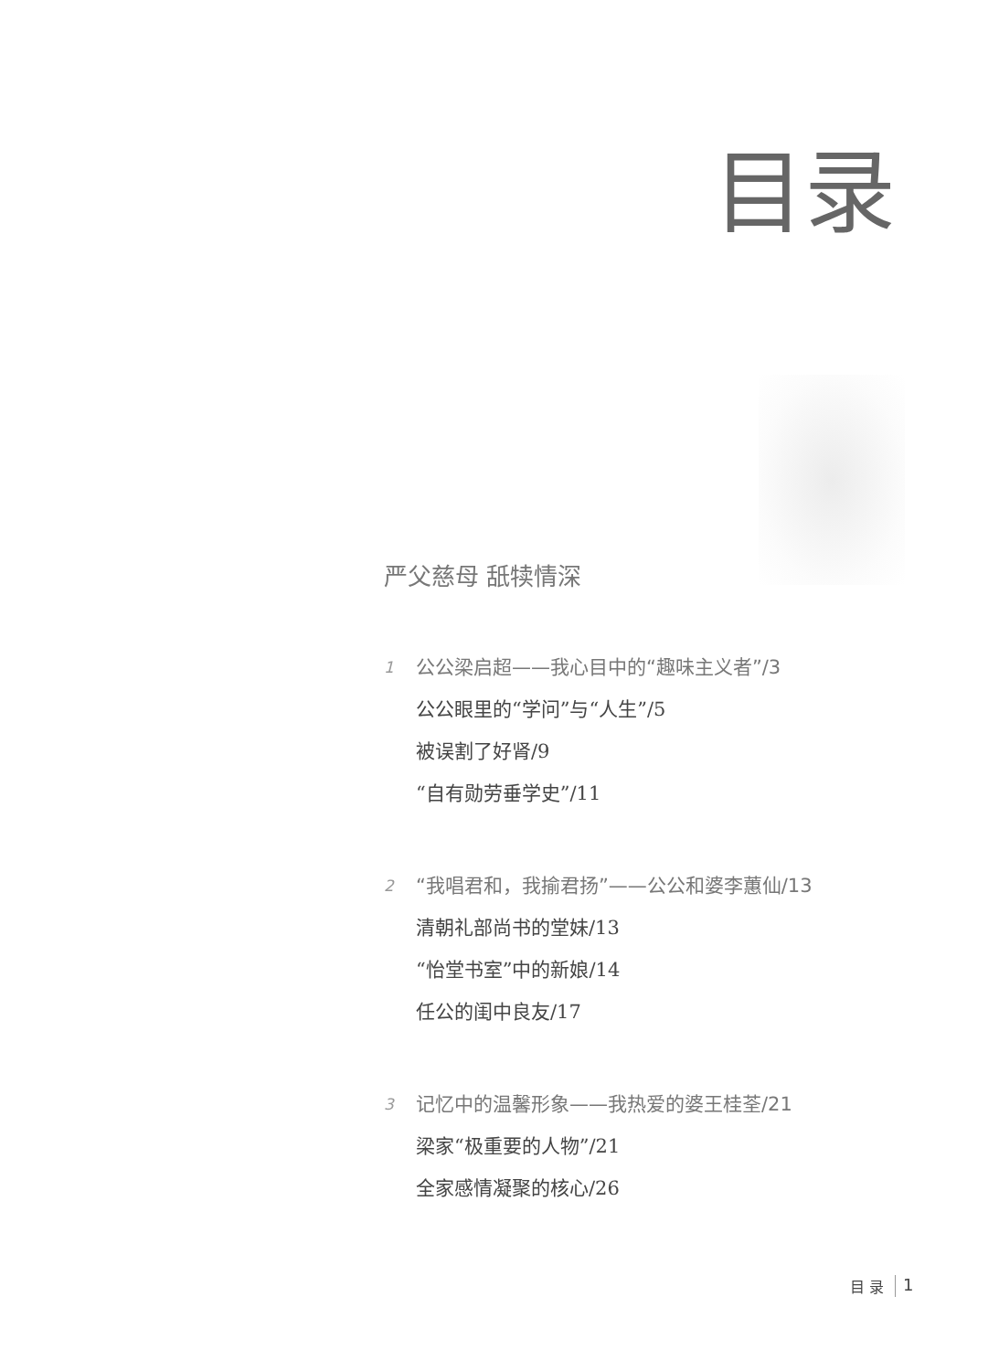目录
严父慈母 舐犊情深
1 公公梁启超——我心目中的“趣味主义者”/3
公公眼里的“学问”与“人生”/5
被误割了好肾/9
“自有勋劳垂学史”/11
2 “我唱君和，我揄君扬”——公公和婆李蕙仙/13
清朝礼部尚书的堂妹/13
“怡堂书室”中的新娘/14
任公的闺中良友/17
3 记忆中的温馨形象——我热爱的婆王桂荃/21
梁家“极重要的人物”/21
全家感情凝聚的核心/26
目 录 1